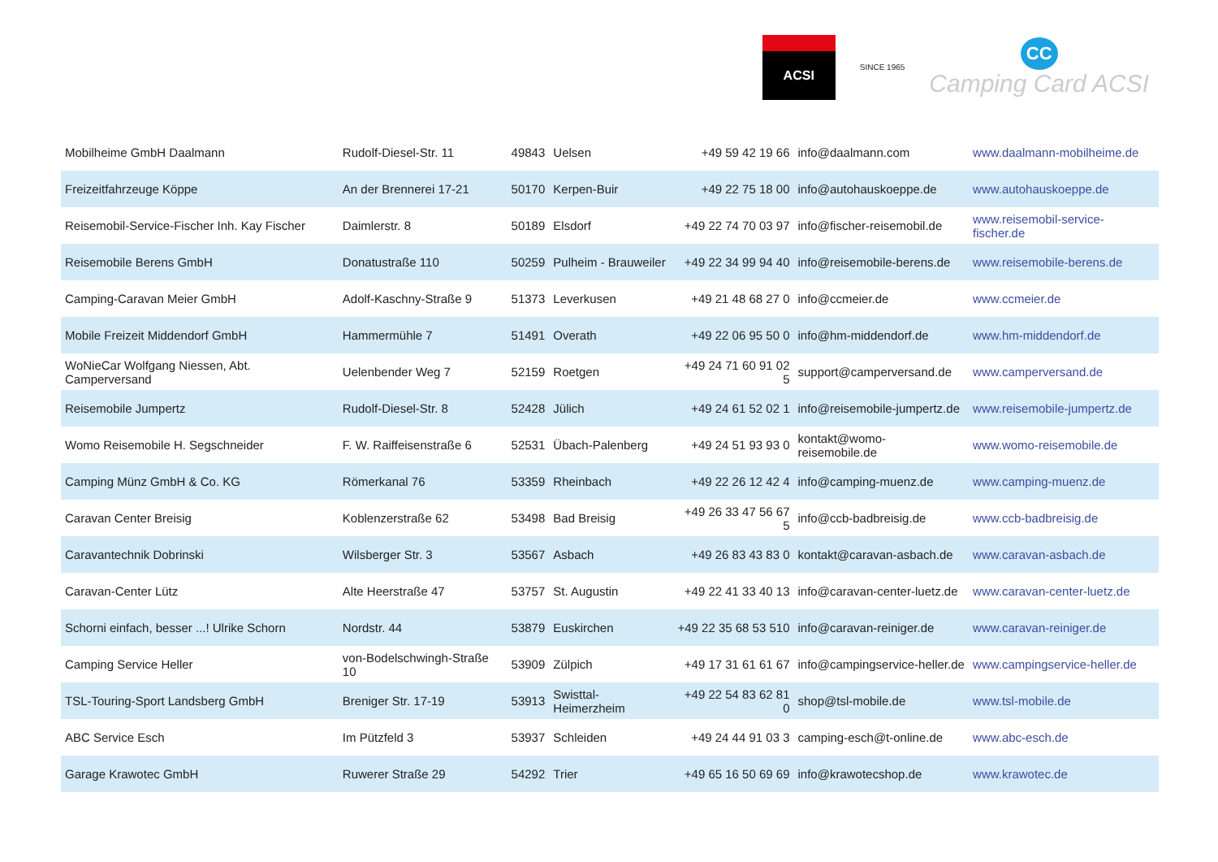ACSI
SINCE 1965
CC
Camping Card ACSI
| Mobilheime GmbH Daalmann | Rudolf-Diesel-Str. 11 | 49843 | Uelsen | +49 59 42 19 66 | info@daalmann.com | www.daalmann-mobilheime.de |
| Freizeitfahrzeuge Köppe | An der Brennerei 17-21 | 50170 | Kerpen-Buir | +49 22 75 18 00 | info@autohauskoeppe.de | www.autohauskoeppe.de |
| Reisemobil-Service-Fischer Inh. Kay Fischer | Daimlerstr. 8 | 50189 | Elsdorf | +49 22 74 70 03 97 | info@fischer-reisemobil.de | www.reisemobil-service-fischer.de |
| Reisemobile Berens GmbH | Donatustraße 110 | 50259 | Pulheim - Brauweiler | +49 22 34 99 94 40 | info@reisemobile-berens.de | www.reisemobile-berens.de |
| Camping-Caravan Meier GmbH | Adolf-Kaschny-Straße 9 | 51373 | Leverkusen | +49 21 48 68 27 0 | info@ccmeier.de | www.ccmeier.de |
| Mobile Freizeit Middendorf GmbH | Hammermühle 7 | 51491 | Overath | +49 22 06 95 50 0 | info@hm-middendorf.de | www.hm-middendorf.de |
| WoNieCar Wolfgang Niessen, Abt. Camperversand | Uelenbender Weg 7 | 52159 | Roetgen | +49 24 71 60 91 02 5 | support@camperversand.de | www.camperversand.de |
| Reisemobile Jumpertz | Rudolf-Diesel-Str. 8 | 52428 | Jülich | +49 24 61 52 02 1 | info@reisemobile-jumpertz.de | www.reisemobile-jumpertz.de |
| Womo Reisemobile H. Segschneider | F. W. Raiffeisenstraße 6 | 52531 | Übach-Palenberg | +49 24 51 93 93 0 | kontakt@womo-reisemobile.de | www.womo-reisemobile.de |
| Camping Münz GmbH & Co. KG | Römerkanal 76 | 53359 | Rheinbach | +49 22 26 12 42 4 | info@camping-muenz.de | www.camping-muenz.de |
| Caravan Center Breisig | Koblenzerstraße 62 | 53498 | Bad Breisig | +49 26 33 47 56 67 5 | info@ccb-badbreisig.de | www.ccb-badbreisig.de |
| Caravantechnik Dobrinski | Wilsberger Str. 3 | 53567 | Asbach | +49 26 83 43 83 0 | kontakt@caravan-asbach.de | www.caravan-asbach.de |
| Caravan-Center Lütz | Alte Heerstraße 47 | 53757 | St. Augustin | +49 22 41 33 40 13 | info@caravan-center-luetz.de | www.caravan-center-luetz.de |
| Schorni einfach, besser ...! Ulrike Schorn | Nordstr. 44 | 53879 | Euskirchen | +49 22 35 68 53 510 | info@caravan-reiniger.de | www.caravan-reiniger.de |
| Camping Service Heller | von-Bodelschwingh-Straße 10 | 53909 | Zülpich | +49 17 31 61 61 67 | info@campingservice-heller.de | www.campingservice-heller.de |
| TSL-Touring-Sport Landsberg GmbH | Breniger Str. 17-19 | 53913 | Swisttal-Heimerzheim | +49 22 54 83 62 81 0 | shop@tsl-mobile.de | www.tsl-mobile.de |
| ABC Service Esch | Im Pützfeld 3 | 53937 | Schleiden | +49 24 44 91 03 3 | camping-esch@t-online.de | www.abc-esch.de |
| Garage Krawotec GmbH | Ruwerer Straße 29 | 54292 | Trier | +49 65 16 50 69 69 | info@krawotecshop.de | www.krawotec.de |